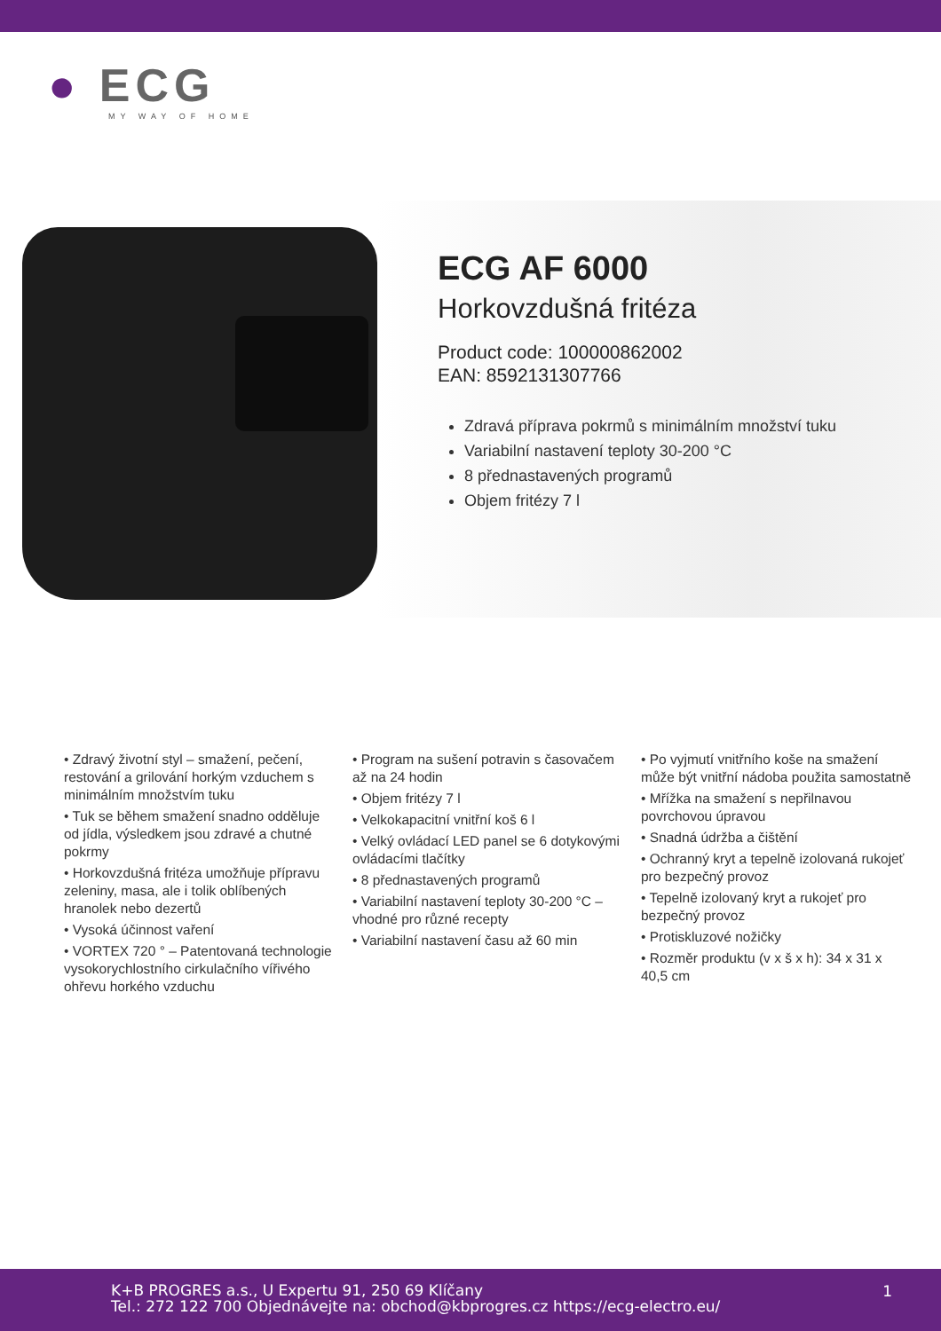● ECG
MY WAY OF HOME
ECG AF 6000
Horkovzdušná fritéza
Product code: 100000862002
EAN: 8592131307766
Zdravá příprava pokrmů s minimálním množství tuku
Variabilní nastavení teploty 30-200 °C
8 přednastavených programů
Objem fritézy 7 l
• Zdravý životní styl – smažení, pečení, restování a grilování horkým vzduchem s minimálním množstvím tuku
• Tuk se během smažení snadno odděluje od jídla, výsledkem jsou zdravé a chutné pokrmy
• Horkovzdušná fritéza umožňuje přípravu zeleniny, masa, ale i tolik oblíbených hranolek nebo dezertů
• Vysoká účinnost vaření
• VORTEX 720 ° – Patentovaná technologie vysokorychlostního cirkulačního vířivého ohřevu horkého vzduchu
• Program na sušení potravin s časovačem až na 24 hodin
• Objem fritézy 7 l
• Velkokapacitní vnitřní koš 6 l
• Velký ovládací LED panel se 6 dotykovými ovládacími tlačítky
• 8 přednastavených programů
• Variabilní nastavení teploty 30-200 °C – vhodné pro různé recepty
• Variabilní nastavení času až 60 min
• Po vyjmutí vnitřního koše na smažení může být vnitřní nádoba použita samostatně
• Mřížka na smažení s nepřilnavou povrchovou úpravou
• Snadná údržba a čištění
• Ochranný kryt a tepelně izolovaná rukojeť pro bezpečný provoz
• Tepelně izolovaný kryt a rukojeť pro bezpečný provoz
• Protiskluzové nožičky
• Rozměr produktu (v x š x h): 34 x 31 x 40,5 cm
K+B PROGRES a.s., U Expertu 91, 250 69 Klíčany
Tel.: 272 122 700 Objednávejte na: obchod@kbprogres.cz https://ecg-electro.eu/
1